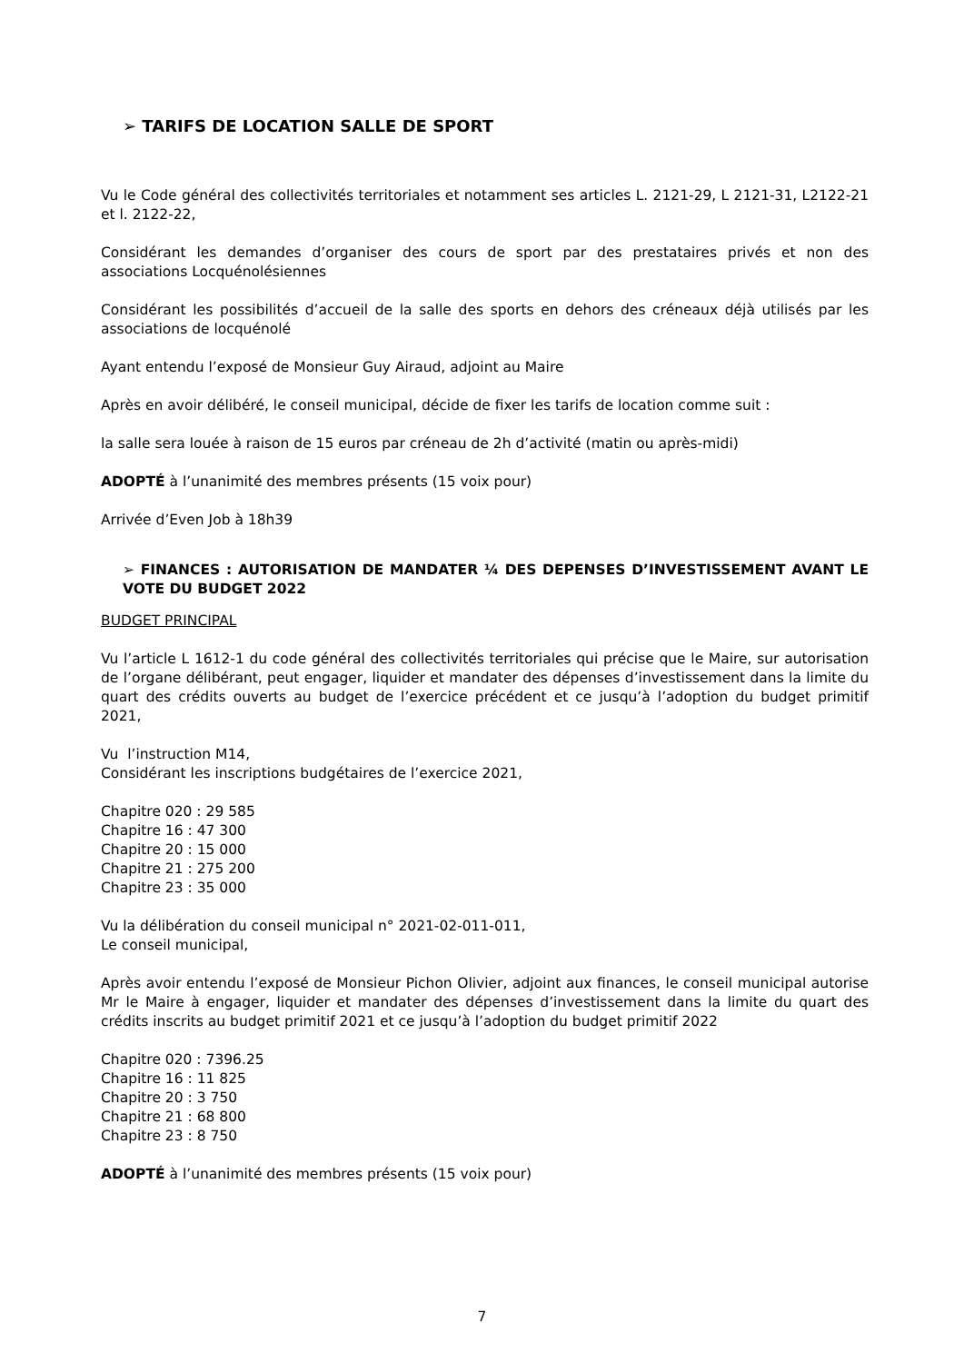➢ TARIFS DE LOCATION SALLE DE SPORT
Vu le Code général des collectivités territoriales et notamment ses articles L. 2121-29, L 2121-31, L2122-21 et l. 2122-22,
Considérant les demandes d’organiser des cours de sport par des prestataires privés et non des associations Locquénolésiennes
Considérant les possibilités d’accueil de la salle des sports en dehors des créneaux déjà utilisés par les associations de locquénolé
Ayant entendu l’exposé de Monsieur Guy Airaud, adjoint au Maire
Après en avoir délibéré, le conseil municipal, décide de fixer les tarifs de location comme suit :
la salle sera louée à raison de 15 euros par créneau de 2h d’activité (matin ou après-midi)
ADOPTÉ à l’unanimité des membres présents (15 voix pour)
Arrivée d’Even Job à 18h39
➢ FINANCES : AUTORISATION DE MANDATER ¼ DES DEPENSES D’INVESTISSEMENT AVANT LE VOTE DU BUDGET 2022
BUDGET PRINCIPAL
Vu l’article L 1612-1 du code général des collectivités territoriales qui précise que le Maire, sur autorisation de l’organe délibérant, peut engager, liquider et mandater des dépenses d’investissement dans la limite du quart des crédits ouverts au budget de l’exercice précédent et ce jusqu’à l’adoption du budget primitif 2021,
Vu l’instruction M14,
Considérant les inscriptions budgétaires de l’exercice 2021,
Chapitre 020 : 29 585
Chapitre 16 : 47 300
Chapitre 20 : 15 000
Chapitre 21 : 275 200
Chapitre 23 : 35 000
Vu la délibération du conseil municipal n° 2021-02-011-011,
Le conseil municipal,
Après avoir entendu l’exposé de Monsieur Pichon Olivier, adjoint aux finances, le conseil municipal autorise Mr le Maire à engager, liquider et mandater des dépenses d’investissement dans la limite du quart des crédits inscrits au budget primitif 2021 et ce jusqu’à l’adoption du budget primitif 2022
Chapitre 020 : 7396.25
Chapitre 16 : 11 825
Chapitre 20 : 3 750
Chapitre 21 : 68 800
Chapitre 23 : 8 750
ADOPTÉ à l’unanimité des membres présents (15 voix pour)
7